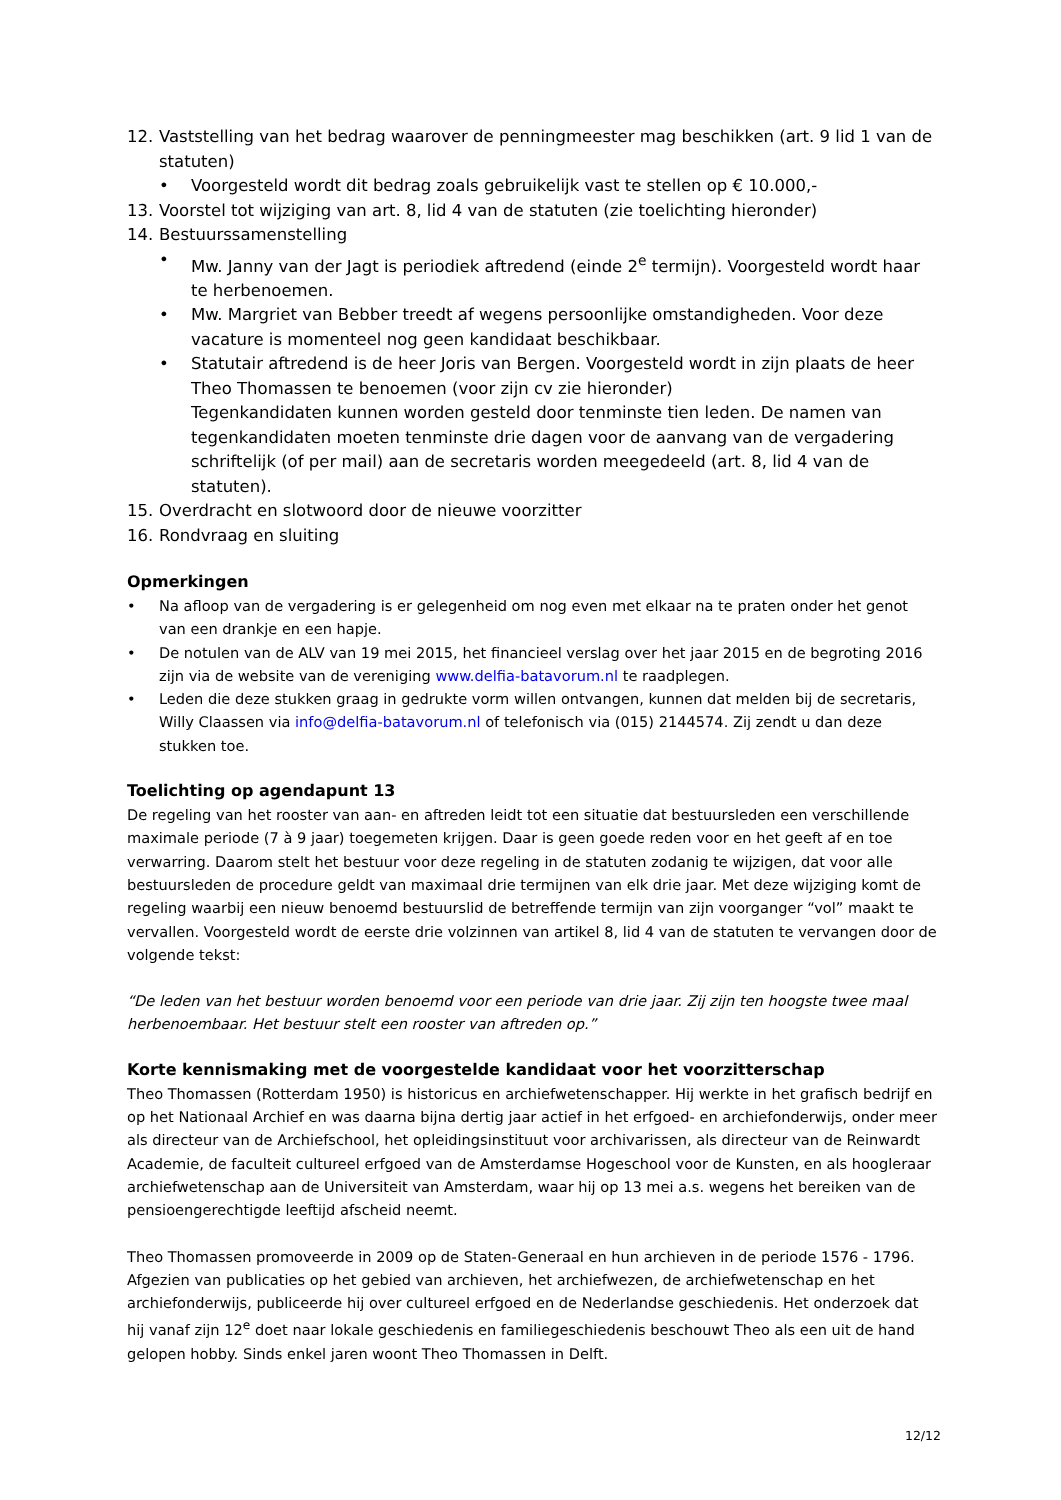12. Vaststelling van het bedrag waarover de penningmeester mag beschikken (art. 9 lid 1 van de statuten)
• Voorgesteld wordt dit bedrag zoals gebruikelijk vast te stellen op € 10.000,-
13. Voorstel tot wijziging van art. 8, lid 4 van de statuten (zie toelichting hieronder)
14. Bestuurssamenstelling
• Mw. Janny van der Jagt is periodiek aftredend (einde 2<sup>e</sup> termijn). Voorgesteld wordt haar te herbenoemen.
• Mw. Margriet van Bebber treedt af wegens persoonlijke omstandigheden. Voor deze vacature is momenteel nog geen kandidaat beschikbaar.
• Statutair aftredend is de heer Joris van Bergen. Voorgesteld wordt in zijn plaats de heer Theo Thomassen te benoemen (voor zijn cv zie hieronder)
Tegenkandidaten kunnen worden gesteld door tenminste tien leden. De namen van tegenkandidaten moeten tenminste drie dagen voor de aanvang van de vergadering schriftelijk (of per mail) aan de secretaris worden meegedeeld (art. 8, lid 4 van de statuten).
15. Overdracht en slotwoord door de nieuwe voorzitter
16. Rondvraag en sluiting
Opmerkingen
• Na afloop van de vergadering is er gelegenheid om nog even met elkaar na te praten onder het genot van een drankje en een hapje.
• De notulen van de ALV van 19 mei 2015, het financieel verslag over het jaar 2015 en de begroting 2016 zijn via de website van de vereniging www.delfia-batavorum.nl te raadplegen.
• Leden die deze stukken graag in gedrukte vorm willen ontvangen, kunnen dat melden bij de secretaris, Willy Claassen via info@delfia-batavorum.nl of telefonisch via (015) 2144574. Zij zendt u dan deze stukken toe.
Toelichting op agendapunt 13
De regeling van het rooster van aan- en aftreden leidt tot een situatie dat bestuursleden een verschillende maximale periode (7 à 9 jaar) toegemeten krijgen. Daar is geen goede reden voor en het geeft af en toe verwarring. Daarom stelt het bestuur voor deze regeling in de statuten zodanig te wijzigen, dat voor alle bestuursleden de procedure geldt van maximaal drie termijnen van elk drie jaar. Met deze wijziging komt de regeling waarbij een nieuw benoemd bestuurslid de betreffende termijn van zijn voorganger “vol” maakt te vervallen. Voorgesteld wordt de eerste drie volzinnen van artikel 8, lid 4 van de statuten te vervangen door de volgende tekst:
“De leden van het bestuur worden benoemd voor een periode van drie jaar. Zij zijn ten hoogste twee maal herbenoembaar. Het bestuur stelt een rooster van aftreden op.”
Korte kennismaking met de voorgestelde kandidaat voor het voorzitterschap
Theo Thomassen (Rotterdam 1950) is historicus en archiefwetenschapper. Hij werkte in het grafisch bedrijf en op het Nationaal Archief en was daarna bijna dertig jaar actief in het erfgoed- en archiefonderwijs, onder meer als directeur van de Archiefschool, het opleidingsinstituut voor archivarissen, als directeur van de Reinwardt Academie, de faculteit cultureel erfgoed van de Amsterdamse Hogeschool voor de Kunsten, en als hoogleraar archiefwetenschap aan de Universiteit van Amsterdam, waar hij op 13 mei a.s. wegens het bereiken van de pensioengerechtigde leeftijd afscheid neemt.
Theo Thomassen promoveerde in 2009 op de Staten-Generaal en hun archieven in de periode 1576 - 1796. Afgezien van publicaties op het gebied van archieven, het archiefwezen, de archiefwetenschap en het archiefonderwijs, publiceerde hij over cultureel erfgoed en de Nederlandse geschiedenis. Het onderzoek dat hij vanaf zijn 12<sup>e</sup> doet naar lokale geschiedenis en familiegeschiedenis beschouwt Theo als een uit de hand gelopen hobby. Sinds enkel jaren woont Theo Thomassen in Delft.
12/12